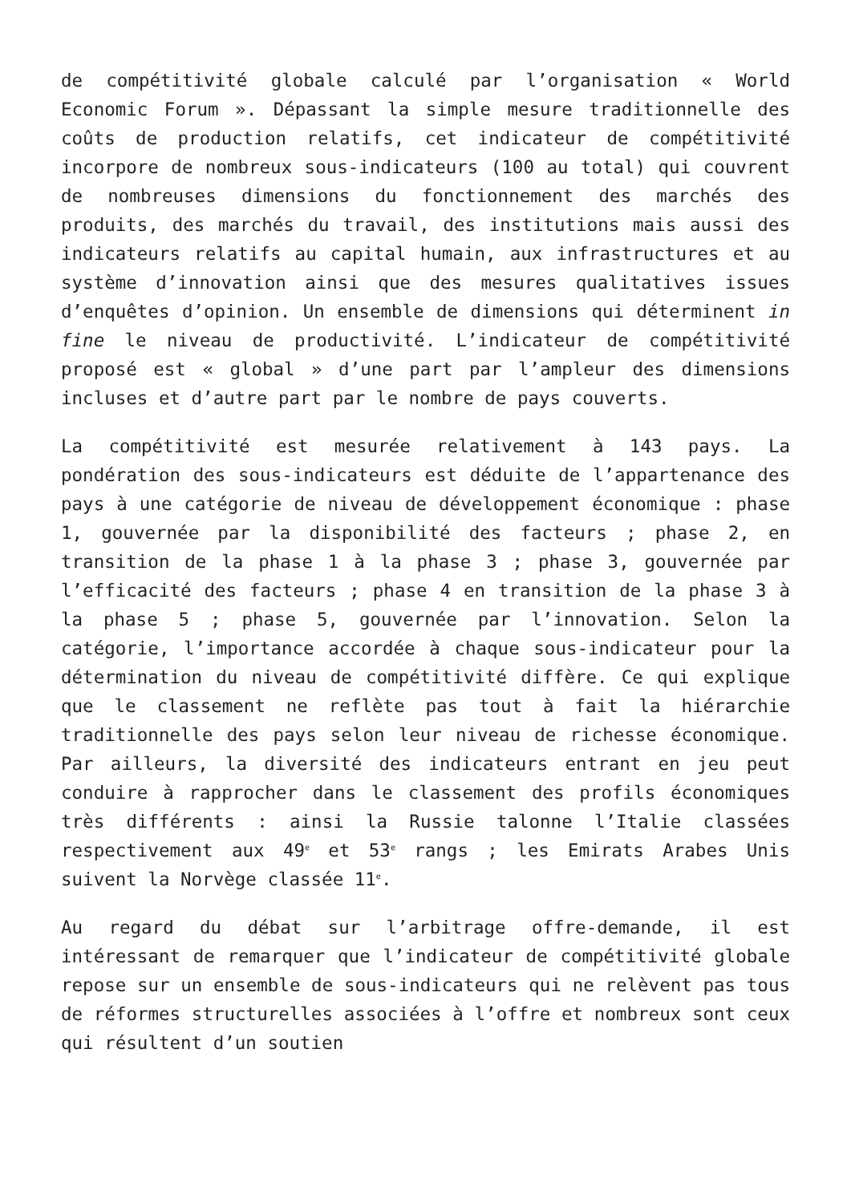de compétitivité globale calculé par l’organisation « World Economic Forum ». Dépassant la simple mesure traditionnelle des coûts de production relatifs, cet indicateur de compétitivité incorpore de nombreux sous-indicateurs (100 au total) qui couvrent de nombreuses dimensions du fonctionnement des marchés des produits, des marchés du travail, des institutions mais aussi des indicateurs relatifs au capital humain, aux infrastructures et au système d’innovation ainsi que des mesures qualitatives issues d’enquêtes d’opinion. Un ensemble de dimensions qui déterminent in fine le niveau de productivité. L’indicateur de compétitivité proposé est « global » d’une part par l’ampleur des dimensions incluses et d’autre part par le nombre de pays couverts.
La compétitivité est mesurée relativement à 143 pays. La pondération des sous-indicateurs est déduite de l’appartenance des pays à une catégorie de niveau de développement économique : phase 1, gouvernée par la disponibilité des facteurs ; phase 2, en transition de la phase 1 à la phase 3 ; phase 3, gouvernée par l’efficacité des facteurs ; phase 4 en transition de la phase 3 à la phase 5 ; phase 5, gouvernée par l’innovation. Selon la catégorie, l’importance accordée à chaque sous-indicateur pour la détermination du niveau de compétitivité diffère. Ce qui explique que le classement ne reflète pas tout à fait la hiérarchie traditionnelle des pays selon leur niveau de richesse économique. Par ailleurs, la diversité des indicateurs entrant en jeu peut conduire à rapprocher dans le classement des profils économiques très différents : ainsi la Russie talonne l’Italie classées respectivement aux 49<sup>e</sup> et 53<sup>e</sup> rangs ; les Emirats Arabes Unis suivent la Norvège classée 11<sup>e</sup>.
Au regard du débat sur l’arbitrage offre-demande, il est intéressant de remarquer que l’indicateur de compétitivité globale repose sur un ensemble de sous-indicateurs qui ne relèvent pas tous de réformes structurelles associées à l’offre et nombreux sont ceux qui résultent d’un soutien